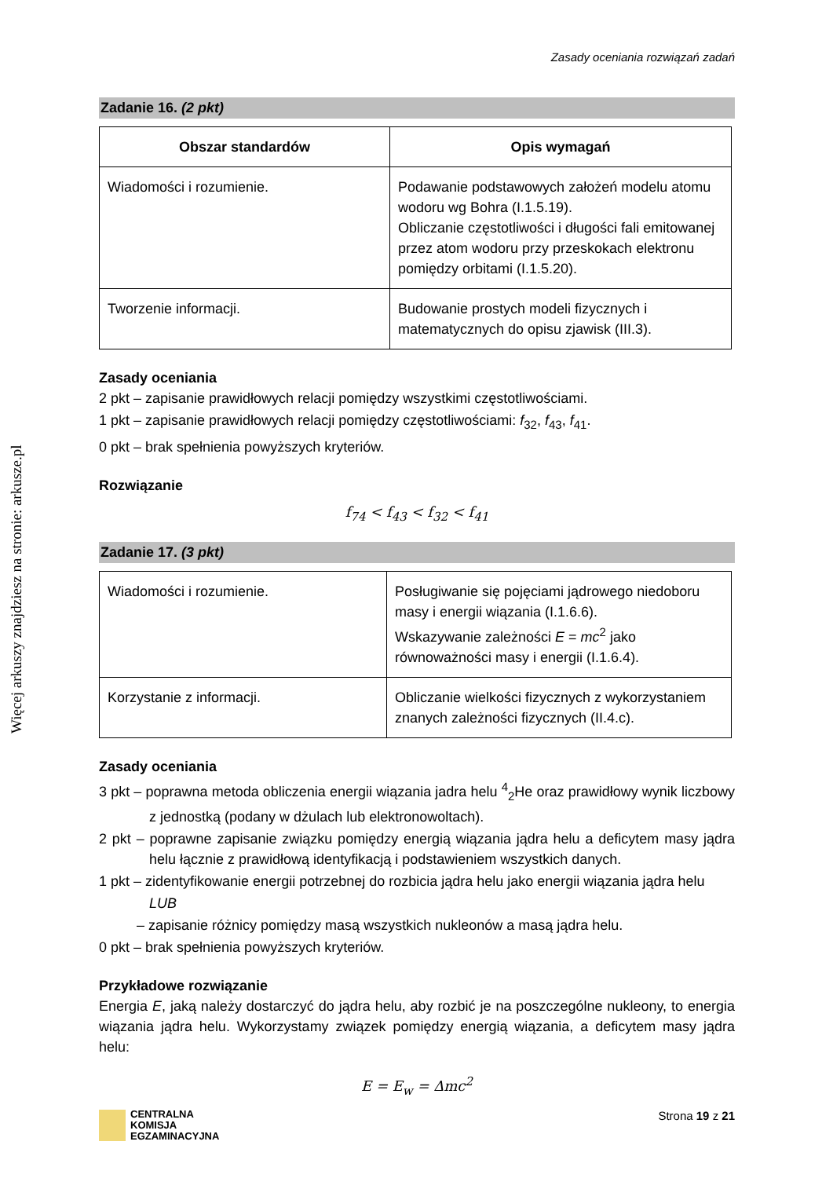Więcej arkuszy znajdziesz na stronie: arkusze.pl
Zasady oceniania rozwiązań zadań
Zadanie 16. (2 pkt)
| Obszar standardów | Opis wymagań |
| --- | --- |
| Wiadomości i rozumienie. | Podawanie podstawowych założeń modelu atomu wodoru wg Bohra (I.1.5.19). Obliczanie częstotliwości i długości fali emitowanej przez atom wodoru przy przeskokach elektronu pomiędzy orbitami (I.1.5.20). |
| Tworzenie informacji. | Budowanie prostych modeli fizycznych i matematycznych do opisu zjawisk (III.3). |
Zasady oceniania
2 pkt – zapisanie prawidłowych relacji pomiędzy wszystkimi częstotliwościami.
1 pkt – zapisanie prawidłowych relacji pomiędzy częstotliwościami: f<sub>32</sub>, f<sub>43</sub>, f<sub>41</sub>.
0 pkt – brak spełnienia powyższych kryteriów.
Rozwiązanie
f<sub>74</sub> < f<sub>43</sub> < f<sub>32</sub> < f<sub>41</sub>
Zadanie 17. (3 pkt)
| Wiadomości i rozumienie. | Posługiwanie się pojęciami jądrowego niedoboru masy i energii wiązania (I.1.6.6). Wskazywanie zależności E = mc<sup>2</sup> jako równoważności masy i energii (I.1.6.4). |
| Korzystanie z informacji. | Obliczanie wielkości fizycznych z wykorzystaniem znanych zależności fizycznych (II.4.c). |
Zasady oceniania
3 pkt – poprawna metoda obliczenia energii wiązania jadra helu <sup>4</sup><sub>2</sub>He oraz prawidłowy wynik liczbowy z jednostką (podany w dżulach lub elektronowoltach).
2 pkt – poprawne zapisanie związku pomiędzy energią wiązania jądra helu a deficytem masy jądra helu łącznie z prawidłową identyfikacją i podstawieniem wszystkich danych.
1 pkt – zidentyfikowanie energii potrzebnej do rozbicia jądra helu jako energii wiązania jądra helu
LUB
– zapisanie różnicy pomiędzy masą wszystkich nukleonów a masą jądra helu.
0 pkt – brak spełnienia powyższych kryteriów.
Przykładowe rozwiązanie
Energia E, jaką należy dostarczyć do jądra helu, aby rozbić je na poszczególne nukleony, to energia wiązania jądra helu. Wykorzystamy związek pomiędzy energią wiązania, a deficytem masy jądra helu:
E = E<sub>w</sub> = Δmc<sup>2</sup>
CENTRALNA
KOMISJA
EGZAMINACYJNA
Strona 19 z 21